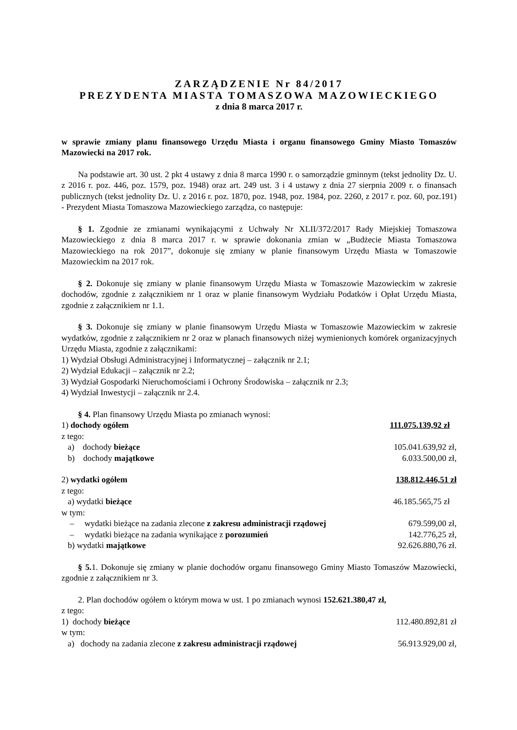ZARZĄDZENIE Nr 84/2017
PREZYDENTA MIASTA TOMASZOWA MAZOWIECKIEGO
z dnia 8 marca 2017 r.
w sprawie zmiany planu finansowego Urzędu Miasta i organu finansowego Gminy Miasto Tomaszów Mazowiecki na 2017 rok.
Na podstawie art. 30 ust. 2 pkt 4 ustawy z dnia 8 marca 1990 r. o samorządzie gminnym (tekst jednolity Dz. U. z 2016 r. poz. 446, poz. 1579, poz. 1948) oraz art. 249 ust. 3 i 4 ustawy z dnia 27 sierpnia 2009 r. o finansach publicznych (tekst jednolity Dz. U. z 2016 r. poz. 1870, poz. 1948, poz. 1984, poz. 2260, z 2017 r. poz. 60, poz.191) - Prezydent Miasta Tomaszowa Mazowieckiego zarządza, co następuje:
§ 1. Zgodnie ze zmianami wynikającymi z Uchwały Nr XLII/372/2017 Rady Miejskiej Tomaszowa Mazowieckiego z dnia 8 marca 2017 r. w sprawie dokonania zmian w „Budżecie Miasta Tomaszowa Mazowieckiego na rok 2017”, dokonuje się zmiany w planie finansowym Urzędu Miasta w Tomaszowie Mazowieckim na 2017 rok.
§ 2. Dokonuje się zmiany w planie finansowym Urzędu Miasta w Tomaszowie Mazowieckim w zakresie dochodów, zgodnie z załącznikiem nr 1 oraz w planie finansowym Wydziału Podatków i Opłat Urzędu Miasta, zgodnie z załącznikiem nr 1.1.
§ 3. Dokonuje się zmiany w planie finansowym Urzędu Miasta w Tomaszowie Mazowieckim w zakresie wydatków, zgodnie z załącznikiem nr 2 oraz w planach finansowych niżej wymienionych komórek organizacyjnych Urzędu Miasta, zgodnie z załącznikami:
1) Wydział Obsługi Administracyjnej i Informatycznej – załącznik nr 2.1;
2) Wydział Edukacji – załącznik nr 2.2;
3) Wydział Gospodarki Nieruchomościami i Ochrony Środowiska – załącznik nr 2.3;
4) Wydział Inwestycji – załącznik nr 2.4.
§ 4. Plan finansowy Urzędu Miasta po zmianach wynosi:
1) dochody ogółem 111.075.139,92 zł
z tego:
a) dochody bieżące 105.041.639,92 zł,
b) dochody majątkowe 6.033.500,00 zł,
2) wydatki ogółem 138.812.446,51 zł
z tego:
a) wydatki bieżące 46.185.565,75 zł
w tym:
– wydatki bieżące na zadania zlecone z zakresu administracji rządowej 679.599,00 zł,
– wydatki bieżące na zadania wynikające z porozumień 142.776,25 zł,
b) wydatki majątkowe 92.626.880,76 zł.
§ 5. 1. Dokonuje się zmiany w planie dochodów organu finansowego Gminy Miasto Tomaszów Mazowiecki, zgodnie z załącznikiem nr 3.
2. Plan dochodów ogółem o którym mowa w ust. 1 po zmianach wynosi 152.621.380,47 zł,
z tego:
1) dochody bieżące 112.480.892,81 zł
w tym:
a) dochody na zadania zlecone z zakresu administracji rządowej 56.913.929,00 zł,